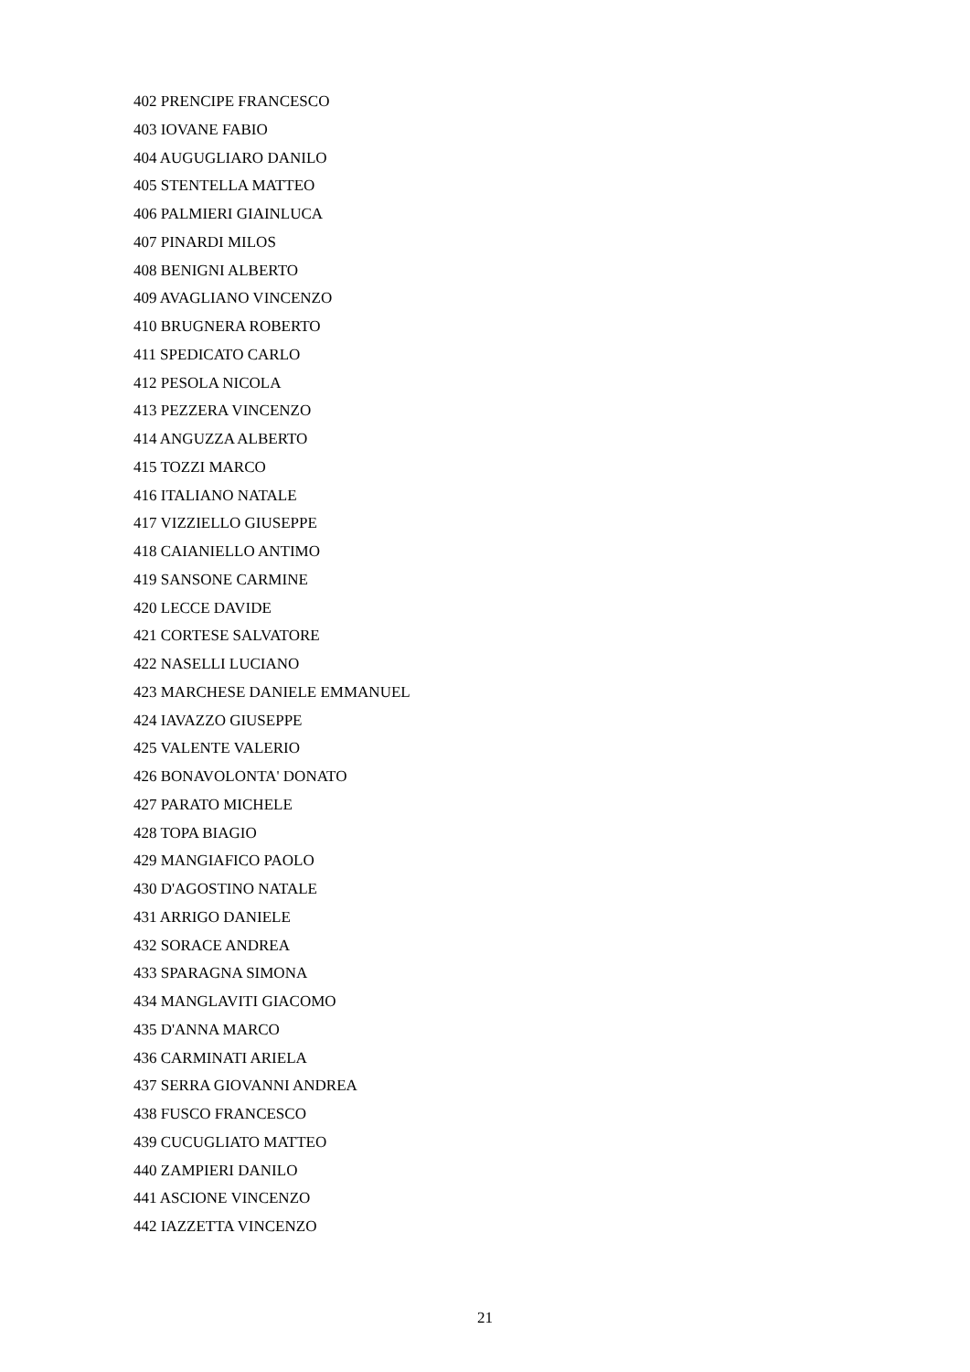402 PRENCIPE FRANCESCO
403 IOVANE FABIO
404 AUGUGLIARO DANILO
405 STENTELLA MATTEO
406 PALMIERI GIAINLUCA
407 PINARDI MILOS
408 BENIGNI ALBERTO
409 AVAGLIANO VINCENZO
410 BRUGNERA ROBERTO
411 SPEDICATO CARLO
412 PESOLA NICOLA
413 PEZZERA VINCENZO
414 ANGUZZA ALBERTO
415 TOZZI MARCO
416 ITALIANO NATALE
417 VIZZIELLO GIUSEPPE
418 CAIANIELLO ANTIMO
419 SANSONE CARMINE
420 LECCE DAVIDE
421 CORTESE SALVATORE
422 NASELLI LUCIANO
423 MARCHESE DANIELE EMMANUEL
424 IAVAZZO GIUSEPPE
425 VALENTE VALERIO
426 BONAVOLONTA' DONATO
427 PARATO MICHELE
428 TOPA BIAGIO
429 MANGIAFICO PAOLO
430 D'AGOSTINO NATALE
431 ARRIGO DANIELE
432 SORACE ANDREA
433 SPARAGNA SIMONA
434 MANGLAVITI GIACOMO
435 D'ANNA MARCO
436 CARMINATI ARIELA
437 SERRA GIOVANNI ANDREA
438 FUSCO FRANCESCO
439 CUCUGLIATO MATTEO
440 ZAMPIERI DANILO
441 ASCIONE VINCENZO
442 IAZZETTA VINCENZO
21